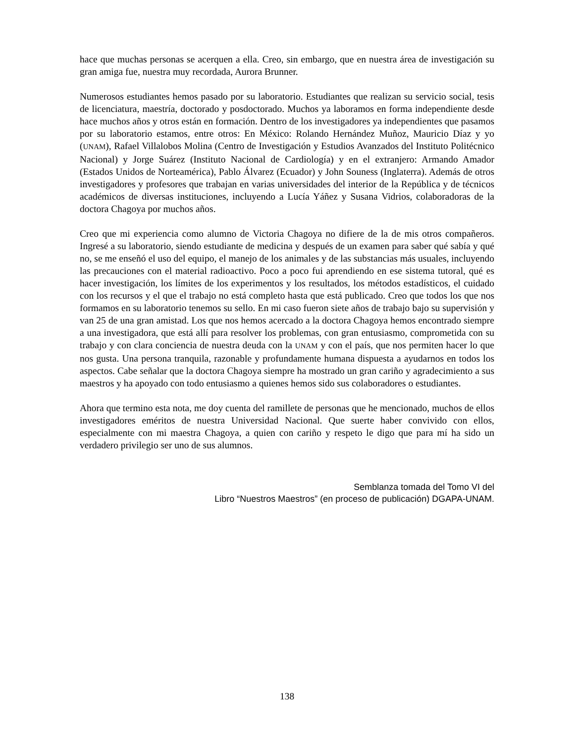hace que muchas personas se acerquen a ella. Creo, sin embargo, que en nuestra área de investigación su gran amiga fue, nuestra muy recordada, Aurora Brunner.
Numerosos estudiantes hemos pasado por su laboratorio. Estudiantes que realizan su servicio social, tesis de licenciatura, maestría, doctorado y posdoctorado. Muchos ya laboramos en forma independiente desde hace muchos años y otros están en formación. Dentro de los investigadores ya independientes que pasamos por su laboratorio estamos, entre otros: En México: Rolando Hernández Muñoz, Mauricio Díaz y yo (UNAM), Rafael Villalobos Molina (Centro de Investigación y Estudios Avanzados del Instituto Politécnico Nacional) y Jorge Suárez (Instituto Nacional de Cardiología) y en el extranjero: Armando Amador (Estados Unidos de Norteamérica), Pablo Álvarez (Ecuador) y John Souness (Inglaterra). Además de otros investigadores y profesores que trabajan en varias universidades del interior de la República y de técnicos académicos de diversas instituciones, incluyendo a Lucía Yáñez y Susana Vidrios, colaboradoras de la doctora Chagoya por muchos años.
Creo que mi experiencia como alumno de Victoria Chagoya no difiere de la de mis otros compañeros. Ingresé a su laboratorio, siendo estudiante de medicina y después de un examen para saber qué sabía y qué no, se me enseñó el uso del equipo, el manejo de los animales y de las substancias más usuales, incluyendo las precauciones con el material radioactivo. Poco a poco fui aprendiendo en ese sistema tutoral, qué es hacer investigación, los límites de los experimentos y los resultados, los métodos estadísticos, el cuidado con los recursos y el que el trabajo no está completo hasta que está publicado. Creo que todos los que nos formamos en su laboratorio tenemos su sello. En mi caso fueron siete años de trabajo bajo su supervisión y van 25 de una gran amistad. Los que nos hemos acercado a la doctora Chagoya hemos encontrado siempre a una investigadora, que está allí para resolver los problemas, con gran entusiasmo, comprometida con su trabajo y con clara conciencia de nuestra deuda con la UNAM y con el país, que nos permiten hacer lo que nos gusta. Una persona tranquila, razonable y profundamente humana dispuesta a ayudarnos en todos los aspectos. Cabe señalar que la doctora Chagoya siempre ha mostrado un gran cariño y agradecimiento a sus maestros y ha apoyado con todo entusiasmo a quienes hemos sido sus colaboradores o estudiantes.
Ahora que termino esta nota, me doy cuenta del ramillete de personas que he mencionado, muchos de ellos investigadores eméritos de nuestra Universidad Nacional. Que suerte haber convivido con ellos, especialmente con mi maestra Chagoya, a quien con cariño y respeto le digo que para mí ha sido un verdadero privilegio ser uno de sus alumnos.
Semblanza tomada del Tomo VI del
Libro “Nuestros Maestros” (en proceso de publicación) DGAPA-UNAM.
138